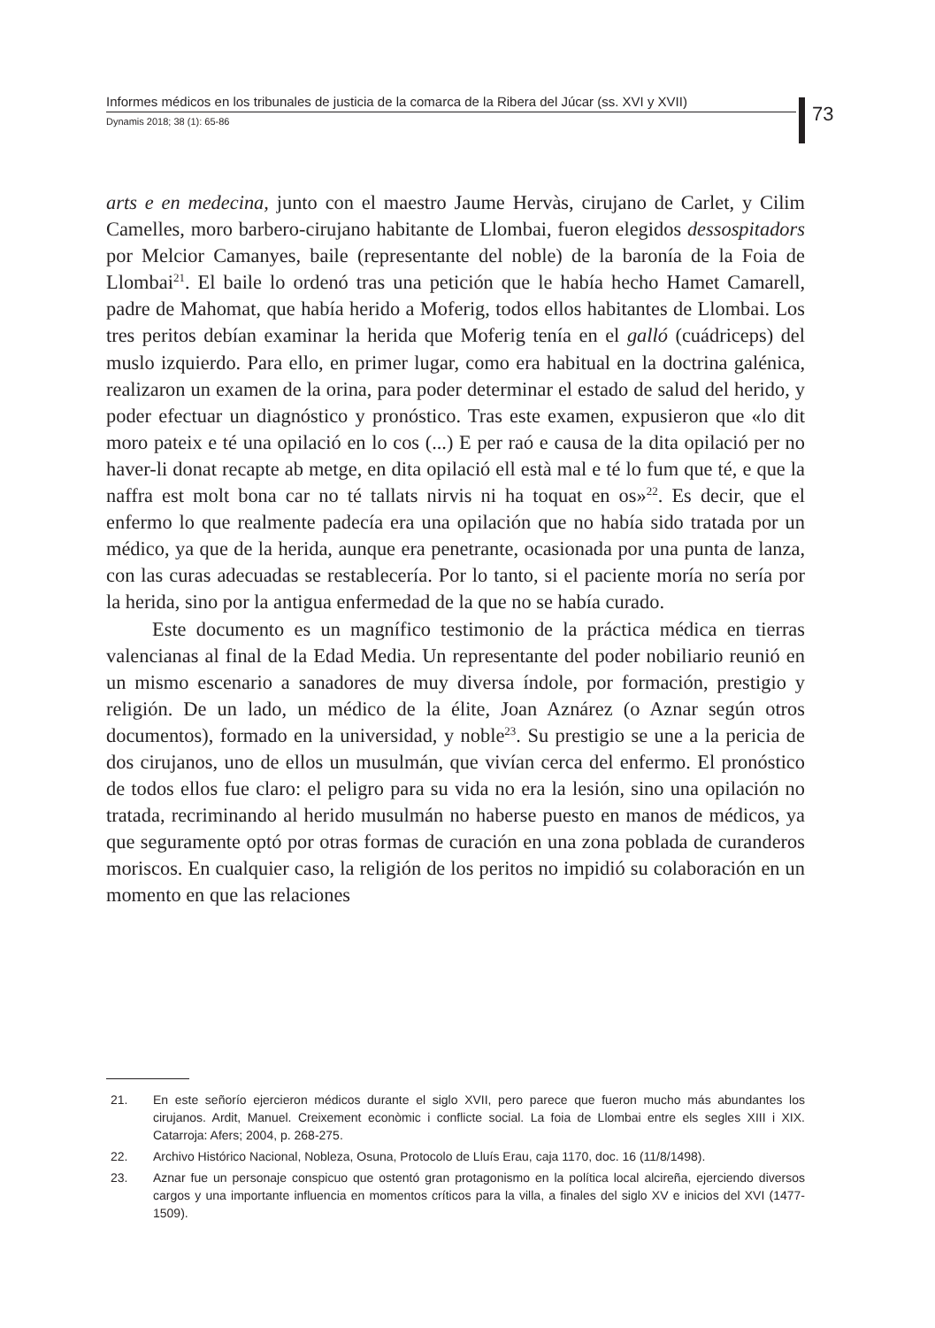Informes médicos en los tribunales de justicia de la comarca de la Ribera del Júcar (ss. XVI y XVII)
Dynamis 2018; 38 (1): 65-86
73
arts e en medecina, junto con el maestro Jaume Hervàs, cirujano de Carlet, y Cilim Camelles, moro barbero-cirujano habitante de Llombai, fueron elegidos dessospitadors por Melcior Camanyes, baile (representante del noble) de la baronía de la Foia de Llombai<sup>21</sup>. El baile lo ordenó tras una petición que le había hecho Hamet Camarell, padre de Mahomat, que había herido a Moferig, todos ellos habitantes de Llombai. Los tres peritos debían examinar la herida que Moferig tenía en el galló (cuádriceps) del muslo izquierdo. Para ello, en primer lugar, como era habitual en la doctrina galénica, realizaron un examen de la orina, para poder determinar el estado de salud del herido, y poder efectuar un diagnóstico y pronóstico. Tras este examen, expusieron que «lo dit moro pateix e té una opilació en lo cos (...) E per raó e causa de la dita opilació per no haver-li donat recapte ab metge, en dita opilació ell està mal e té lo fum que té, e que la naffra est molt bona car no té tallats nirvis ni ha toquat en os»<sup>22</sup>. Es decir, que el enfermo lo que realmente padecía era una opilación que no había sido tratada por un médico, ya que de la herida, aunque era penetrante, ocasionada por una punta de lanza, con las curas adecuadas se restablecería. Por lo tanto, si el paciente moría no sería por la herida, sino por la antigua enfermedad de la que no se había curado.
Este documento es un magnífico testimonio de la práctica médica en tierras valencianas al final de la Edad Media. Un representante del poder nobiliario reunió en un mismo escenario a sanadores de muy diversa índole, por formación, prestigio y religión. De un lado, un médico de la élite, Joan Aznárez (o Aznar según otros documentos), formado en la universidad, y noble<sup>23</sup>. Su prestigio se une a la pericia de dos cirujanos, uno de ellos un musulmán, que vivían cerca del enfermo. El pronóstico de todos ellos fue claro: el peligro para su vida no era la lesión, sino una opilación no tratada, recriminando al herido musulmán no haberse puesto en manos de médicos, ya que seguramente optó por otras formas de curación en una zona poblada de curanderos moriscos. En cualquier caso, la religión de los peritos no impidió su colaboración en un momento en que las relaciones
21. En este señorío ejercieron médicos durante el siglo XVII, pero parece que fueron mucho más abundantes los cirujanos. Ardit, Manuel. Creixement econòmic i conflicte social. La foia de Llombai entre els segles XIII i XIX. Catarroja: Afers; 2004, p. 268-275.
22. Archivo Histórico Nacional, Nobleza, Osuna, Protocolo de Lluís Erau, caja 1170, doc. 16 (11/8/1498).
23. Aznar fue un personaje conspicuo que ostentó gran protagonismo en la política local alcireña, ejerciendo diversos cargos y una importante influencia en momentos críticos para la villa, a finales del siglo XV e inicios del XVI (1477-1509).